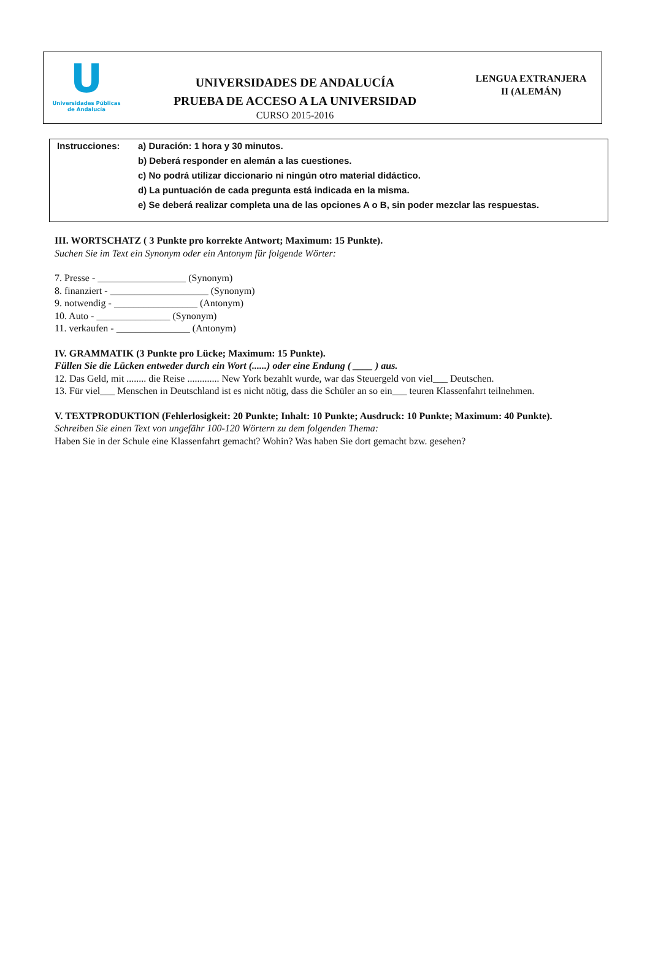U
Universidades Públicas
de Andalucía
UNIVERSIDADES DE ANDALUCÍA
PRUEBA DE ACCESO A LA UNIVERSIDAD
CURSO 2015-2016
LENGUA EXTRANJERA
II (ALEMÁN)
Instrucciones: a) Duración: 1 hora y 30 minutos.
b) Deberá responder en alemán a las cuestiones.
c) No podrá utilizar diccionario ni ningún otro material didáctico.
d) La puntuación de cada pregunta está indicada en la misma.
e) Se deberá realizar completa una de las opciones A o B, sin poder mezclar las respuestas.
III. WORTSCHATZ ( 3 Punkte pro korrekte Antwort; Maximum: 15 Punkte).
Suchen Sie im Text ein Synonym oder ein Antonym für folgende Wörter:
7. Presse - __________________ (Synonym)
8. finanziert - ____________________ (Synonym)
9. notwendig - _________________ (Antonym)
10. Auto - _______________ (Synonym)
11. verkaufen - _______________ (Antonym)
IV. GRAMMATIK (3 Punkte pro Lücke; Maximum: 15 Punkte).
Füllen Sie die Lücken entweder durch ein Wort (......) oder eine Endung ( ____ ) aus.
12. Das Geld, mit ........ die Reise ............. New York bezahlt wurde, war das Steuergeld von viel___ Deutschen.
13. Für viel___ Menschen in Deutschland ist es nicht nötig, dass die Schüler an so ein___ teuren Klassenfahrt teilnehmen.
V. TEXTPRODUKTION (Fehlerlosigkeit: 20 Punkte; Inhalt: 10 Punkte; Ausdruck: 10 Punkte; Maximum: 40 Punkte).
Schreiben Sie einen Text von ungefähr 100-120 Wörtern zu dem folgenden Thema:
Haben Sie in der Schule eine Klassenfahrt gemacht? Wohin? Was haben Sie dort gemacht bzw. gesehen?